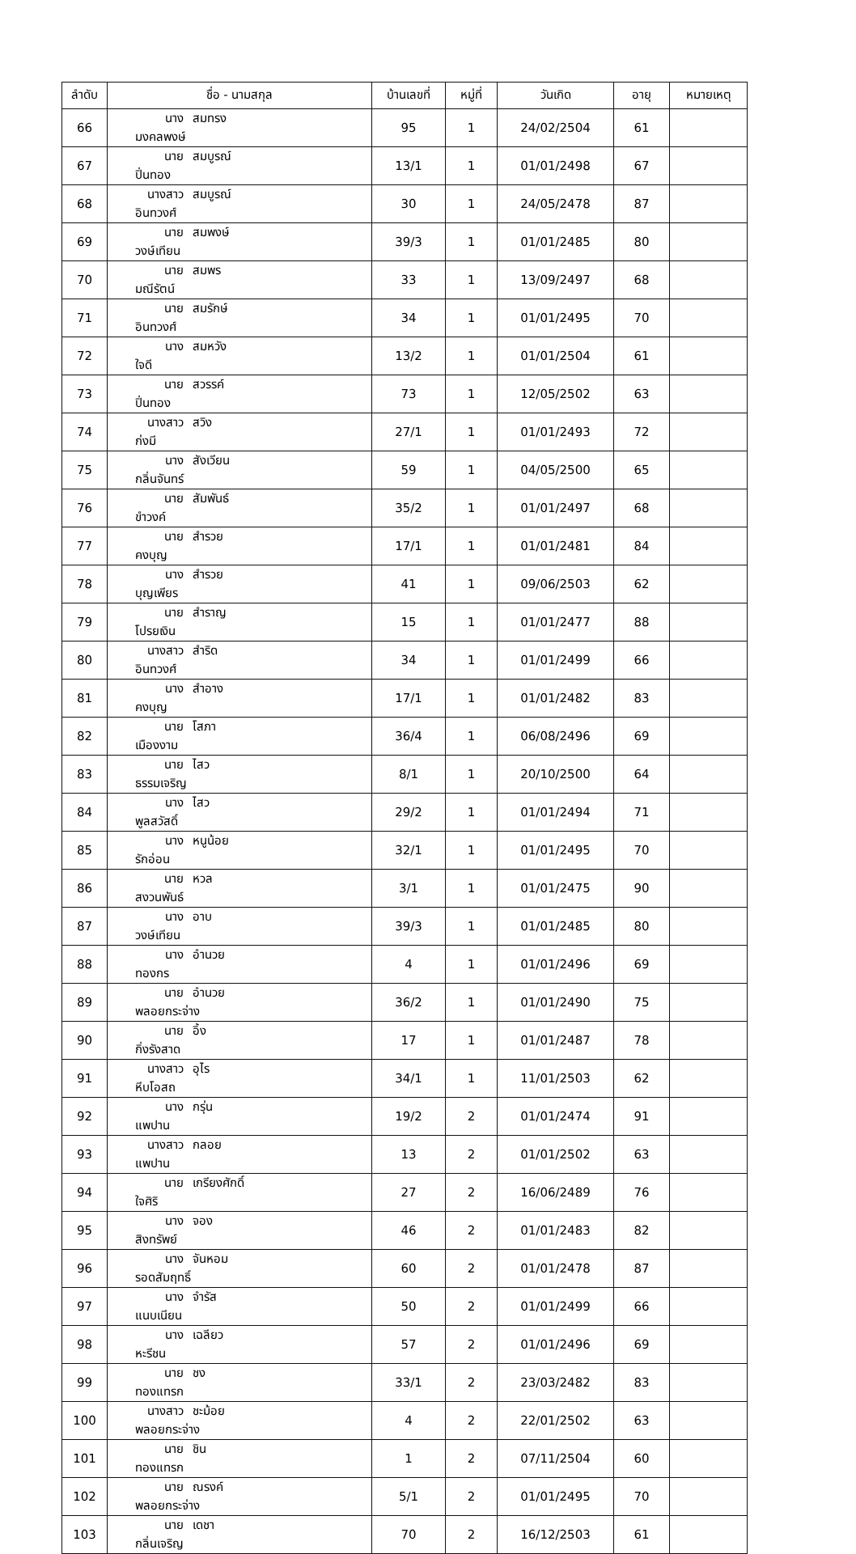| ลำดับ | ชื่อ - นามสกุล | บ้านเลขที่ | หมู่ที่ | วันเกิด | อายุ | หมายเหตุ |
| --- | --- | --- | --- | --- | --- | --- |
| 66 | นาง สมทรง มงคลพงษ์ | 95 | 1 | 24/02/2504 | 61 | |
| 67 | นาย สมบูรณ์ ปิ่นทอง | 13/1 | 1 | 01/01/2498 | 67 | |
| 68 | นางสาว สมบูรณ์ อินทวงศ์ | 30 | 1 | 24/05/2478 | 87 | |
| 69 | นาย สมพงษ์ วงษ์เทียน | 39/3 | 1 | 01/01/2485 | 80 | |
| 70 | นาย สมพร มณีรัตน์ | 33 | 1 | 13/09/2497 | 68 | |
| 71 | นาย สมรักษ์ อินทวงศ์ | 34 | 1 | 01/01/2495 | 70 | |
| 72 | นาง สมหวัง ใจดี | 13/2 | 1 | 01/01/2504 | 61 | |
| 73 | นาย สวรรค์ ปิ่นทอง | 73 | 1 | 12/05/2502 | 63 | |
| 74 | นางสาว สวิง ก่งมี | 27/1 | 1 | 01/01/2493 | 72 | |
| 75 | นาง สังเวียน กลิ่นจันทร์ | 59 | 1 | 04/05/2500 | 65 | |
| 76 | นาย สัมพันธ์ ขำวงค์ | 35/2 | 1 | 01/01/2497 | 68 | |
| 77 | นาย สำรวย คงบุญ | 17/1 | 1 | 01/01/2481 | 84 | |
| 78 | นาง สำรวย บุญเพียร | 41 | 1 | 09/06/2503 | 62 | |
| 79 | นาย สำราญ โปรยเงิน | 15 | 1 | 01/01/2477 | 88 | |
| 80 | นางสาว สำริด อินทวงศ์ | 34 | 1 | 01/01/2499 | 66 | |
| 81 | นาง สำอาง คงบุญ | 17/1 | 1 | 01/01/2482 | 83 | |
| 82 | นาย โสภา เมืองงาม | 36/4 | 1 | 06/08/2496 | 69 | |
| 83 | นาย ไสว ธรรมเจริญ | 8/1 | 1 | 20/10/2500 | 64 | |
| 84 | นาง ไสว พูลสวัสดิ์ | 29/2 | 1 | 01/01/2494 | 71 | |
| 85 | นาง หนูน้อย รักอ่อน | 32/1 | 1 | 01/01/2495 | 70 | |
| 86 | นาย หวล สงวนพันธ์ | 3/1 | 1 | 01/01/2475 | 90 | |
| 87 | นาง อาบ วงษ์เทียน | 39/3 | 1 | 01/01/2485 | 80 | |
| 88 | นาง อำนวย ทองกร | 4 | 1 | 01/01/2496 | 69 | |
| 89 | นาย อำนวย พลอยกระจ่าง | 36/2 | 1 | 01/01/2490 | 75 | |
| 90 | นาย อิ้ง กิ่งรังสาด | 17 | 1 | 01/01/2487 | 78 | |
| 91 | นางสาว อุไร หีบโอสถ | 34/1 | 1 | 11/01/2503 | 62 | |
| 92 | นาง กรุ่น แพปาน | 19/2 | 2 | 01/01/2474 | 91 | |
| 93 | นางสาว กลอย แพปาน | 13 | 2 | 01/01/2502 | 63 | |
| 94 | นาย เกรียงศักดิ์ ใจศิริ | 27 | 2 | 16/06/2489 | 76 | |
| 95 | นาง จอง สิงทรัพย์ | 46 | 2 | 01/01/2483 | 82 | |
| 96 | นาง จันหอม รอดสัมฤทธิ์ | 60 | 2 | 01/01/2478 | 87 | |
| 97 | นาง จำรัส แนบเนียน | 50 | 2 | 01/01/2499 | 66 | |
| 98 | นาง เฉลียว หะรีชน | 57 | 2 | 01/01/2496 | 69 | |
| 99 | นาย ชง ทองแทรก | 33/1 | 2 | 23/03/2482 | 83 | |
| 100 | นางสาว ชะม้อย พลอยกระจ่าง | 4 | 2 | 22/01/2502 | 63 | |
| 101 | นาย ชิน ทองแทรก | 1 | 2 | 07/11/2504 | 60 | |
| 102 | นาย ณรงค์ พลอยกระจ่าง | 5/1 | 2 | 01/01/2495 | 70 | |
| 103 | นาย เดชา กลิ่นเจริญ | 70 | 2 | 16/12/2503 | 61 | |